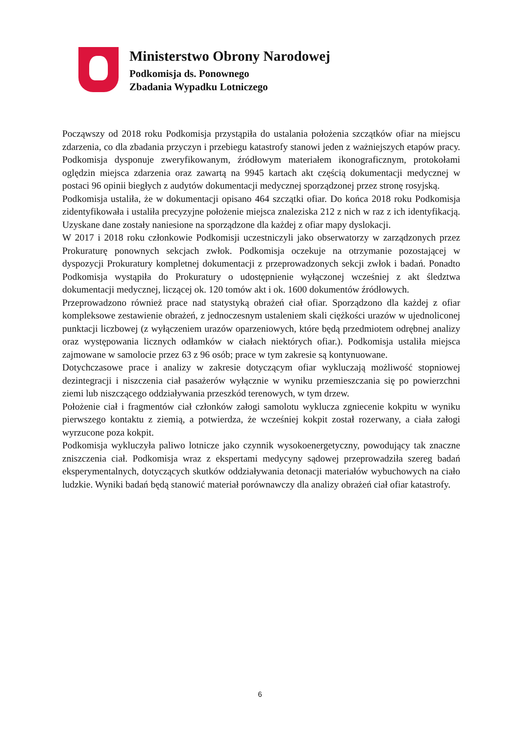Ministerstwo Obrony Narodowej
Podkomisja ds. Ponownego
Zbadania Wypadku Lotniczego
Począwszy od 2018 roku Podkomisja przystąpiła do ustalania położenia szczątków ofiar na miejscu zdarzenia, co dla zbadania przyczyn i przebiegu katastrofy stanowi jeden z ważniejszych etapów pracy. Podkomisja dysponuje zweryfikowanym, źródłowym materiałem ikonograficznym, protokołami oględzin miejsca zdarzenia oraz zawartą na 9945 kartach akt częścią dokumentacji medycznej w postaci 96 opinii biegłych z audytów dokumentacji medycznej sporządzonej przez stronę rosyjską.
Podkomisja ustaliła, że w dokumentacji opisano 464 szczątki ofiar. Do końca 2018 roku Podkomisja zidentyfikowała i ustaliła precyzyjne położenie miejsca znaleziska 212 z nich w raz z ich identyfikacją. Uzyskane dane zostały naniesione na sporządzone dla każdej z ofiar mapy dyslokacji.
W 2017 i 2018 roku członkowie Podkomisji uczestniczyli jako obserwatorzy w zarządzonych przez Prokuraturę ponownych sekcjach zwłok. Podkomisja oczekuje na otrzymanie pozostającej w dyspozycji Prokuratury kompletnej dokumentacji z przeprowadzonych sekcji zwłok i badań. Ponadto Podkomisja wystąpiła do Prokuratury o udostępnienie wyłączonej wcześniej z akt śledztwa dokumentacji medycznej, liczącej ok. 120 tomów akt i ok. 1600 dokumentów źródłowych.
Przeprowadzono również prace nad statystyką obrażeń ciał ofiar. Sporządzono dla każdej z ofiar kompleksowe zestawienie obrażeń, z jednoczesnym ustaleniem skali ciężkości urazów w ujednoliconej punktacji liczbowej (z wyłączeniem urazów oparzeniowych, które będą przedmiotem odrębnej analizy oraz występowania licznych odłamków w ciałach niektórych ofiar.). Podkomisja ustaliła miejsca zajmowane w samolocie przez 63 z 96 osób; prace w tym zakresie są kontynuowane.
Dotychczasowe prace i analizy w zakresie dotyczącym ofiar wykluczają możliwość stopniowej dezintegracji i niszczenia ciał pasażerów wyłącznie w wyniku przemieszczania się po powierzchni ziemi lub niszczącego oddziaływania przeszkód terenowych, w tym drzew.
Położenie ciał i fragmentów ciał członków załogi samolotu wyklucza zgniecenie kokpitu w wyniku pierwszego kontaktu z ziemią, a potwierdza, że wcześniej kokpit został rozerwany, a ciała załogi wyrzucone poza kokpit.
Podkomisja wykluczyła paliwo lotnicze jako czynnik wysokoenergetyczny, powodujący tak znaczne zniszczenia ciał. Podkomisja wraz z ekspertami medycyny sądowej przeprowadziła szereg badań eksperymentalnych, dotyczących skutków oddziaływania detonacji materiałów wybuchowych na ciało ludzkie. Wyniki badań będą stanowić materiał porównawczy dla analizy obrażeń ciał ofiar katastrofy.
6